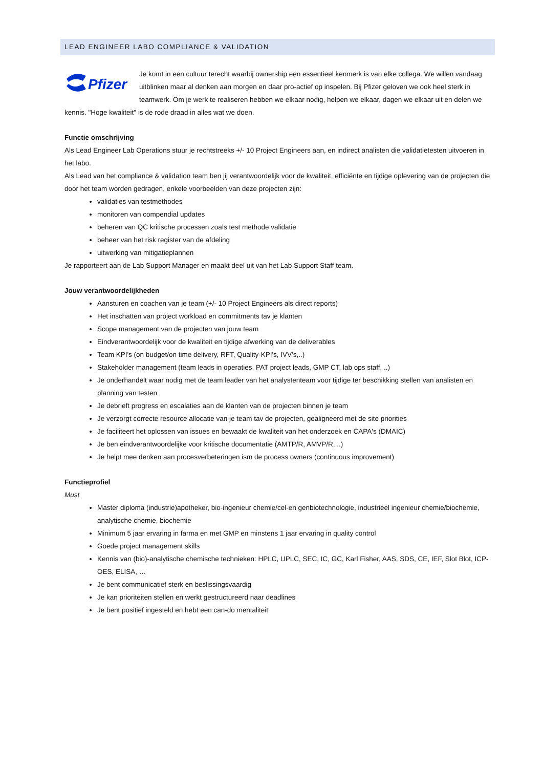LEAD ENGINEER LABO COMPLIANCE & VALIDATION
Pfizer
Je komt in een cultuur terecht waarbij ownership een essentieel kenmerk is van elke collega. We willen vandaag uitblinken maar al denken aan morgen en daar pro-actief op inspelen. Bij Pfizer geloven we ook heel sterk in teamwerk. Om je werk te realiseren hebben we elkaar nodig, helpen we elkaar, dagen we elkaar uit en delen we kennis. "Hoge kwaliteit" is de rode draad in alles wat we doen.
Functie omschrijving
Als Lead Engineer Lab Operations stuur je rechtstreeks +/- 10 Project Engineers aan, en indirect analisten die validatietesten uitvoeren in het labo.
Als Lead van het compliance & validation team ben jij verantwoordelijk voor de kwaliteit, efficiënte en tijdige oplevering van de projecten die door het team worden gedragen, enkele voorbeelden van deze projecten zijn:
validaties van testmethodes
monitoren van compendial updates
beheren van QC kritische processen zoals test methode validatie
beheer van het risk register van de afdeling
uitwerking van mitigatieplannen
Je rapporteert aan de Lab Support Manager en maakt deel uit van het Lab Support Staff team.
Jouw verantwoordelijkheden
Aansturen en coachen van je team (+/- 10 Project Engineers als direct reports)
Het inschatten van project workload en commitments tav je klanten
Scope management van de projecten van jouw team
Eindverantwoordelijk voor de kwaliteit en tijdige afwerking van de deliverables
Team KPI's (on budget/on time delivery, RFT, Quality-KPI's, IVV's,..)
Stakeholder management (team leads in operaties, PAT project leads, GMP CT, lab ops staff, ..)
Je onderhandelt waar nodig met de team leader van het analystenteam voor tijdige ter beschikking stellen van analisten en planning van testen
Je debrieft progress en escalaties aan de klanten van de projecten binnen je team
Je verzorgt correcte resource allocatie van je team tav de projecten, gealigneerd met de site priorities
Je faciliteert het oplossen van issues en bewaakt de kwaliteit van het onderzoek en CAPA's (DMAIC)
Je ben eindverantwoordelijke voor kritische documentatie (AMTP/R, AMVP/R, ..)
Je helpt mee denken aan procesverbeteringen ism de process owners (continuous improvement)
Functieprofiel
Must
Master diploma (industrie)apotheker, bio-ingenieur chemie/cel-en genbiotechnologie, industrieel ingenieur chemie/biochemie, analytische chemie, biochemie
Minimum 5 jaar ervaring in farma en met GMP en minstens 1 jaar ervaring in quality control
Goede project management skills
Kennis van (bio)-analytische chemische technieken: HPLC, UPLC, SEC, IC, GC, Karl Fisher, AAS, SDS, CE, IEF, Slot Blot, ICP-OES, ELISA, …
Je bent communicatief sterk en beslissingsvaardig
Je kan prioriteiten stellen en werkt gestructureerd naar deadlines
Je bent positief ingesteld en hebt een can-do mentaliteit